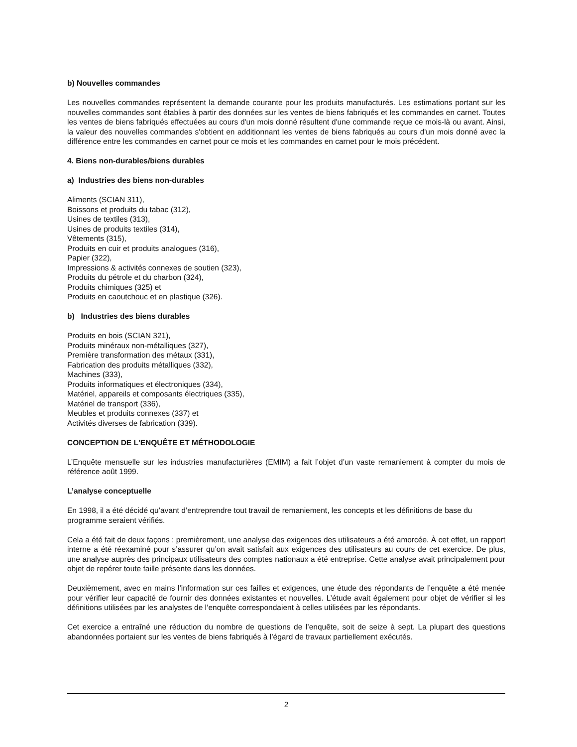b) Nouvelles commandes
Les nouvelles commandes représentent la demande courante pour les produits manufacturés. Les estimations portant sur les nouvelles commandes sont établies à partir des données sur les ventes de biens fabriqués et les commandes en carnet. Toutes les ventes de biens fabriqués effectuées au cours d'un mois donné résultent d'une commande reçue ce mois-là ou avant. Ainsi, la valeur des nouvelles commandes s'obtient en additionnant les ventes de biens fabriqués au cours d'un mois donné avec la différence entre les commandes en carnet pour ce mois et les commandes en carnet pour le mois précédent.
4. Biens non-durables/biens durables
a) Industries des biens non-durables
Aliments (SCIAN 311),
Boissons et produits du tabac (312),
Usines de textiles (313),
Usines de produits textiles (314),
Vêtements (315),
Produits en cuir et produits analogues (316),
Papier (322),
Impressions & activités connexes de soutien (323),
Produits du pétrole et du charbon (324),
Produits chimiques (325) et
Produits en caoutchouc et en plastique (326).
b) Industries des biens durables
Produits en bois (SCIAN 321),
Produits minéraux non-métalliques (327),
Première transformation des métaux (331),
Fabrication des produits métalliques (332),
Machines (333),
Produits informatiques et électroniques (334),
Matériel, appareils et composants électriques (335),
Matériel de transport (336),
Meubles et produits connexes (337) et
Activités diverses de fabrication (339).
CONCEPTION DE L'ENQUÊTE ET MÉTHODOLOGIE
L’Enquête mensuelle sur les industries manufacturières (EMIM) a fait l’objet d’un vaste remaniement à compter du mois de référence août 1999.
L’analyse conceptuelle
En 1998, il a été décidé qu’avant d’entreprendre tout travail de remaniement, les concepts et les définitions de base du programme seraient vérifiés.
Cela a été fait de deux façons : premièrement, une analyse des exigences des utilisateurs a été amorcée. À cet effet, un rapport interne a été réexaminé pour s’assurer qu’on avait satisfait aux exigences des utilisateurs au cours de cet exercice. De plus, une analyse auprès des principaux utilisateurs des comptes nationaux a été entreprise. Cette analyse avait principalement pour objet de repérer toute faille présente dans les données.
Deuxièmement, avec en mains l’information sur ces failles et exigences, une étude des répondants de l’enquête a été menée pour vérifier leur capacité de fournir des données existantes et nouvelles. L’étude avait également pour objet de vérifier si les définitions utilisées par les analystes de l’enquête correspondaient à celles utilisées par les répondants.
Cet exercice a entraîné une réduction du nombre de questions de l’enquête, soit de seize à sept. La plupart des questions abandonnées portaient sur les ventes de biens fabriqués à l’égard de travaux partiellement exécutés.
2